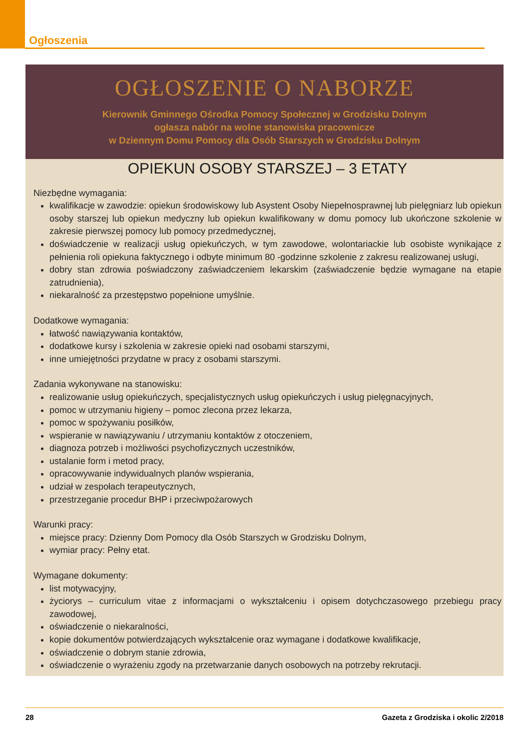Ogłoszenia
OGŁOSZENIE O NABORZE
Kierownik Gminnego Ośrodka Pomocy Społecznej w Grodzisku Dolnym
ogłasza nabór na wolne stanowiska pracownicze
w Dziennym Domu Pomocy dla Osób Starszych w Grodzisku Dolnym
OPIEKUN OSOBY STARSZEJ – 3 ETATY
Niezbędne wymagania:
kwalifikacje w zawodzie: opiekun środowiskowy lub Asystent Osoby Niepełnosprawnej lub pielęgniarz lub opiekun osoby starszej lub opiekun medyczny lub opiekun kwalifikowany w domu pomocy lub ukończone szkolenie w zakresie pierwszej pomocy lub pomocy przedmedycznej,
doświadczenie w realizacji usług opiekuńczych, w tym zawodowe, wolontariackie lub osobiste wynikające z pełnienia roli opiekuna faktycznego i odbyte minimum 80 -godzinne szkolenie z zakresu realizowanej usługi,
dobry stan zdrowia poświadczony zaświadczeniem lekarskim (zaświadczenie będzie wymagane na etapie zatrudnienia),
niekaralność za przestępstwo popełnione umyślnie.
Dodatkowe wymagania:
łatwość nawiązywania kontaktów,
dodatkowe kursy i szkolenia w zakresie opieki nad osobami starszymi,
inne umiejętności przydatne w pracy z osobami starszymi.
Zadania wykonywane na stanowisku:
realizowanie usług opiekuńczych, specjalistycznych usług opiekuńczych i usług pielęgnacyjnych,
pomoc w utrzymaniu higieny – pomoc zlecona przez lekarza,
pomoc w spożywaniu posiłków,
wspieranie w nawiązywaniu / utrzymaniu kontaktów z otoczeniem,
diagnoza potrzeb i możliwości psychofizycznych uczestników,
ustalanie form i metod pracy,
opracowywanie indywidualnych planów wspierania,
udział w zespołach terapeutycznych,
przestrzeganie procedur BHP i przeciwpożarowych
Warunki pracy:
miejsce pracy: Dzienny Dom Pomocy dla Osób Starszych w Grodzisku Dolnym,
wymiar pracy: Pełny etat.
Wymagane dokumenty:
list motywacyjny,
życiorys – curriculum vitae z informacjami o wykształceniu i opisem dotychczasowego przebiegu pracy zawodowej,
oświadczenie o niekaralności,
kopie dokumentów potwierdzających wykształcenie oraz wymagane i dodatkowe kwalifikacje,
oświadczenie o dobrym stanie zdrowia,
oświadczenie o wyrażeniu zgody na przetwarzanie danych osobowych na potrzeby rekrutacji.
28 Gazeta z Grodziska i okolic 2/2018